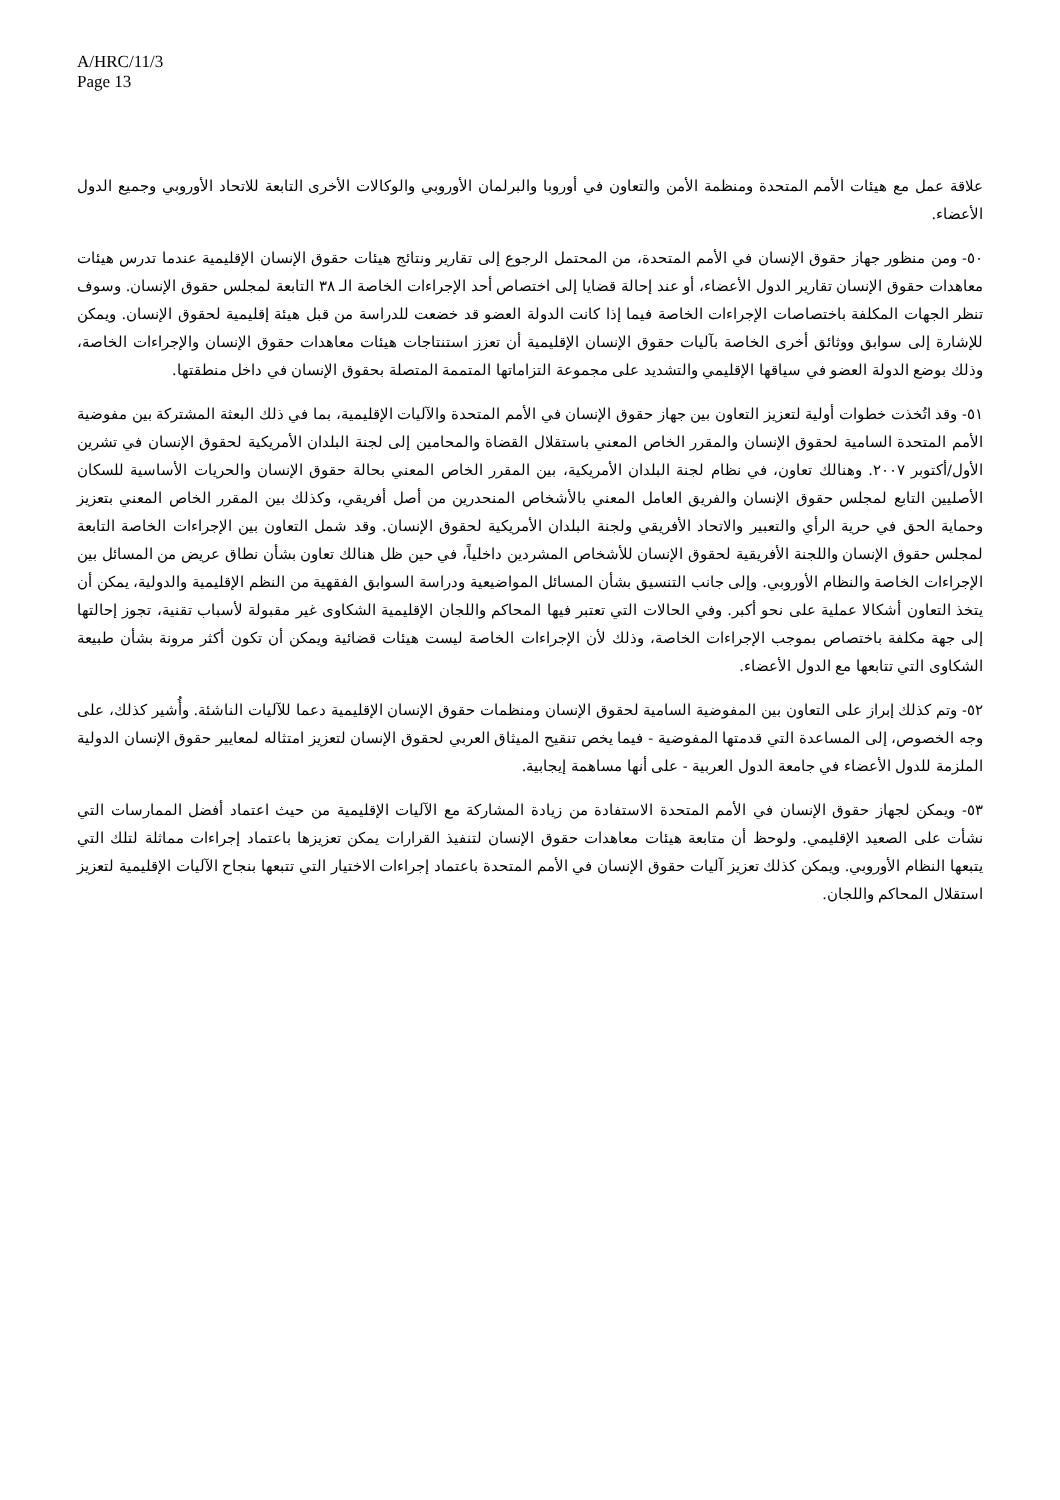A/HRC/11/3
Page 13
علاقة عمل مع هيئات الأمم المتحدة ومنظمة الأمن والتعاون في أوروبا والبرلمان الأوروبي والوكالات الأخرى التابعة للاتحاد الأوروبي وجميع الدول الأعضاء.
٥٠- ومن منظور جهاز حقوق الإنسان في الأمم المتحدة، من المحتمل الرجوع إلى تقارير ونتائج هيئات حقوق الإنسان الإقليمية عندما تدرس هيئات معاهدات حقوق الإنسان تقارير الدول الأعضاء، أو عند إحالة قضايا إلى اختصاص أحد الإجراءات الخاصة الـ ٣٨ التابعة لمجلس حقوق الإنسان. وسوف تنظر الجهات المكلفة باختصاصات الإجراءات الخاصة فيما إذا كانت الدولة العضو قد خضعت للدراسة من قبل هيئة إقليمية لحقوق الإنسان. ويمكن للإشارة إلى سوابق ووثائق أخرى الخاصة بآليات حقوق الإنسان الإقليمية أن تعزز استنتاجات هيئات معاهدات حقوق الإنسان والإجراءات الخاصة، وذلك بوضع الدولة العضو في سياقها الإقليمي والتشديد على مجموعة التزاماتها المتممة المتصلة بحقوق الإنسان في داخل منطقتها.
٥١- وقد اتُخذت خطوات أولية لتعزيز التعاون بين جهاز حقوق الإنسان في الأمم المتحدة والآليات الإقليمية، بما في ذلك البعثة المشتركة بين مفوضية الأمم المتحدة السامية لحقوق الإنسان والمقرر الخاص المعني باستقلال القضاة والمحامين إلى لجنة البلدان الأمريكية لحقوق الإنسان في تشرين الأول/أكتوبر ٢٠٠٧. وهنالك تعاون، في نظام لجنة البلدان الأمريكية، بين المقرر الخاص المعني بحالة حقوق الإنسان والحريات الأساسية للسكان الأصليين التابع لمجلس حقوق الإنسان والفريق العامل المعني بالأشخاص المنحدرين من أصل أفريقي، وكذلك بين المقرر الخاص المعني بتعزيز وحماية الحق في حرية الرأي والتعبير والاتحاد الأفريقي ولجنة البلدان الأمريكية لحقوق الإنسان. وقد شمل التعاون بين الإجراءات الخاصة التابعة لمجلس حقوق الإنسان واللجنة الأفريقية لحقوق الإنسان للأشخاص المشردين داخلياً، في حين ظل هنالك تعاون بشأن نطاق عريض من المسائل بين الإجراءات الخاصة والنظام الأوروبي. وإلى جانب التنسيق بشأن المسائل المواضيعية ودراسة السوابق الفقهية من النظم الإقليمية والدولية، يمكن أن يتخذ التعاون أشكالا عملية على نحو أكبر. وفي الحالات التي تعتبر فيها المحاكم واللجان الإقليمية الشكاوى غير مقبولة لأسباب تقنية، تجوز إحالتها إلى جهة مكلفة باختصاص بموجب الإجراءات الخاصة، وذلك لأن الإجراءات الخاصة ليست هيئات قضائية ويمكن أن تكون أكثر مرونة بشأن طبيعة الشكاوى التي تتابعها مع الدول الأعضاء.
٥٢- وتم كذلك إبراز على التعاون بين المفوضية السامية لحقوق الإنسان ومنظمات حقوق الإنسان الإقليمية دعما للآليات الناشئة. وأُشير كذلك، على وجه الخصوص، إلى المساعدة التي قدمتها المفوضية - فيما يخص تنقيح الميثاق العربي لحقوق الإنسان لتعزيز امتثاله لمعايير حقوق الإنسان الدولية الملزمة للدول الأعضاء في جامعة الدول العربية - على أنها مساهمة إيجابية.
٥٣- ويمكن لجهاز حقوق الإنسان في الأمم المتحدة الاستفادة من زيادة المشاركة مع الآليات الإقليمية من حيث اعتماد أفضل الممارسات التي نشأت على الصعيد الإقليمي. ولوحظ أن متابعة هيئات معاهدات حقوق الإنسان لتنفيذ القرارات يمكن تعزيزها باعتماد إجراءات مماثلة لتلك التي يتبعها النظام الأوروبي. ويمكن كذلك تعزيز آليات حقوق الإنسان في الأمم المتحدة باعتماد إجراءات الاختيار التي تتبعها بنجاح الآليات الإقليمية لتعزيز استقلال المحاكم واللجان.